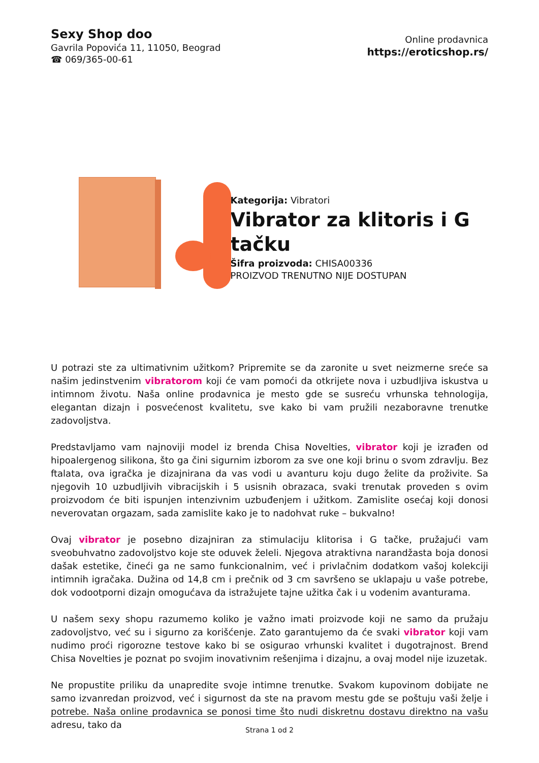Sexy Shop doo
Gavrila Popovića 11, 11050, Beograd
☎ 069/365-00-61
Online prodavnica
https://eroticshop.rs/
Kategorija: Vibratori
Vibrator za klitoris i G tačku
Šifra proizvoda: CHISA00336
PROIZVOD TRENUTNO NIJE DOSTUPAN
U potrazi ste za ultimativnim užitkom? Pripremite se da zaronite u svet neizmerne sreće sa našim jedinstvenim vibratorom koji će vam pomoći da otkrijete nova i uzbudljiva iskustva u intimnom životu. Naša online prodavnica je mesto gde se susreću vrhunska tehnologija, elegantan dizajn i posvećenost kvalitetu, sve kako bi vam pružili nezaboravne trenutke zadovoljstva.
Predstavljamo vam najnoviji model iz brenda Chisa Novelties, vibrator koji je izrađen od hipoalergenog silikona, što ga čini sigurnim izborom za sve one koji brinu o svom zdravlju. Bez ftalata, ova igračka je dizajnirana da vas vodi u avanturu koju dugo želite da proživite. Sa njegovih 10 uzbudljivih vibracijskih i 5 usisnih obrazaca, svaki trenutak proveden s ovim proizvodom će biti ispunjen intenzivnim uzbuđenjem i užitkom. Zamislite osećaj koji donosi neverovatan orgazam, sada zamislite kako je to nadohvat ruke – bukvalno!
Ovaj vibrator je posebno dizajniran za stimulaciju klitorisa i G tačke, pružajući vam sveobuhvatno zadovoljstvo koje ste oduvek želeli. Njegova atraktivna narandžasta boja donosi dašak estetike, čineći ga ne samo funkcionalnim, već i privlačnim dodatkom vašoj kolekciji intimnih igračaka. Dužina od 14,8 cm i prečnik od 3 cm savršeno se uklapaju u vaše potrebe, dok vodootporni dizajn omogućava da istražujete tajne užitka čak i u vodenim avanturama.
U našem sexy shopu razumemo koliko je važno imati proizvode koji ne samo da pružaju zadovoljstvo, već su i sigurno za korišćenje. Zato garantujemo da će svaki vibrator koji vam nudimo proći rigorozne testove kako bi se osigurao vrhunski kvalitet i dugotrajnost. Brend Chisa Novelties je poznat po svojim inovativnim rešenjima i dizajnu, a ovaj model nije izuzetak.
Ne propustite priliku da unapredite svoje intimne trenutke. Svakom kupovinom dobijate ne samo izvanredan proizvod, već i sigurnost da ste na pravom mestu gde se poštuju vaši želje i potrebe. Naša online prodavnica se ponosi time što nudi diskretnu dostavu direktno na vašu adresu, tako da
Strana 1 od 2